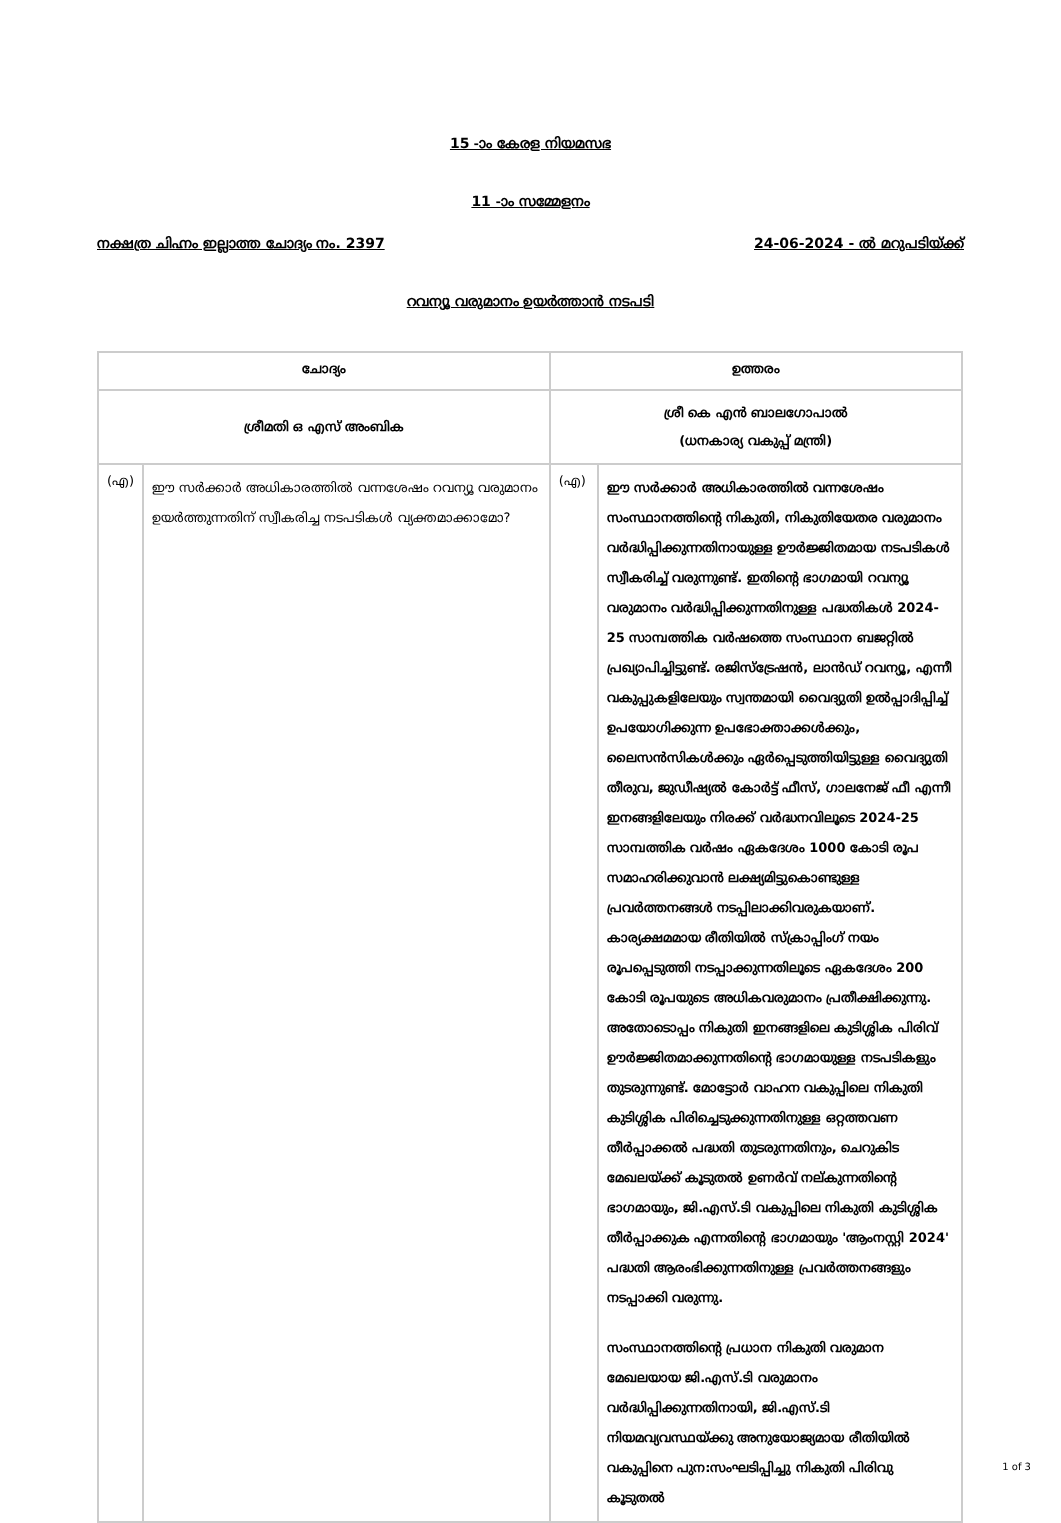15 -ാം കേരള നിയമസഭ
11 -ാം സമ്മേളനം
നക്ഷത്ര ചിഹ്നം ഇല്ലാത്ത ചോദ്യം നം. 2397 24-06-2024 - ൽ മറുപടിയ്ക്ക്
റവന്യൂ വരുമാനം ഉയർത്താൻ നടപടി
| ചോദ്യം | | ഉത്തരം | |
| --- | --- | --- | --- |
| ശ്രീമതി ഒ എസ് അംബിക | | ശ്രീ കെ എൻ ബാലഗോപാൽ (ധനകാര്യ വകുപ്പ് മന്ത്രി) | |
| (എ) | ഈ സർക്കാർ അധികാരത്തിൽ വന്നശേഷം റവന്യൂ വരുമാനം ഉയർത്തുന്നതിന് സ്വീകരിച്ച നടപടികൾ വ്യക്തമാക്കാമോ? | (എ) | ഈ സർക്കാർ അധികാരത്തിൽ വന്നശേഷം സംസ്ഥാനത്തിന്റെ നികുതി, നികുതിയേതര വരുമാനം വർദ്ധിപ്പിക്കുന്നതിനായുള്ള ഊർജ്ജിതമായ നടപടികൾ സ്വീകരിച്ച് വരുന്നുണ്ട്. ഇതിന്റെ ഭാഗമായി റവന്യൂ വരുമാനം വർദ്ധിപ്പിക്കുന്നതിനുള്ള പദ്ധതികൾ 2024-25 സാമ്പത്തിക വർഷത്തെ സംസ്ഥാന ബജറ്റിൽ പ്രഖ്യാപിച്ചിട്ടുണ്ട്. രജിസ്ട്രേഷൻ, ലാൻഡ് റവന്യൂ, എന്നീ വകുപ്പുകളിലേയും സ്വന്തമായി വൈദ്യുതി ഉൽപ്പാദിപ്പിച്ച് ഉപയോഗിക്കുന്ന ഉപഭോക്താക്കൾക്കും, ലൈസൻസികൾക്കും ഏർപ്പെടുത്തിയിട്ടുള്ള വൈദ്യുതി തീരുവ, ജുഡീഷ്യൽ കോർട്ട് ഫീസ്, ഗാലനേജ് ഫീ എന്നീ ഇനങ്ങളിലേയും നിരക്ക് വർദ്ധനവിലൂടെ 2024-25 സാമ്പത്തിക വർഷം ഏകദേശം 1000 കോടി രൂപ സമാഹരിക്കുവാൻ ലക്ഷ്യമിട്ടുകൊണ്ടുള്ള പ്രവർത്തനങ്ങൾ നടപ്പിലാക്കിവരുകയാണ്. കാര്യക്ഷമമായ രീതിയിൽ സ്ക്രാപ്പിംഗ് നയം രൂപപ്പെടുത്തി നടപ്പാക്കുന്നതിലൂടെ ഏകദേശം 200 കോടി രൂപയുടെ അധികവരുമാനം പ്രതീക്ഷിക്കുന്നു. അതോടൊപ്പം നികുതി ഇനങ്ങളിലെ കുടിശ്ശിക പിരിവ് ഊർജ്ജിതമാക്കുന്നതിന്റെ ഭാഗമായുള്ള നടപടികളും തുടരുന്നുണ്ട്. മോട്ടോർ വാഹന വകുപ്പിലെ നികുതി കുടിശ്ശിക പിരിച്ചെടുക്കുന്നതിനുള്ള ഒറ്റത്തവണ തീർപ്പാക്കൽ പദ്ധതി തുടരുന്നതിനും, ചെറുകിട മേഖലയ്ക്ക് കൂടുതൽ ഉണർവ് നല്കുന്നതിന്റെ ഭാഗമായും, ജി.എസ്.ടി വകുപ്പിലെ നികുതി കുടിശ്ശിക തീർപ്പാക്കുക എന്നതിന്റെ ഭാഗമായും 'ആംനസ്റ്റി 2024' പദ്ധതി ആരംഭിക്കുന്നതിനുള്ള പ്രവർത്തനങ്ങളും നടപ്പാക്കി വരുന്നു. സംസ്ഥാനത്തിന്റെ പ്രധാന നികുതി വരുമാന മേഖലയായ ജി.എസ്.ടി വരുമാനം വർദ്ധിപ്പിക്കുന്നതിനായി, ജി.എസ്.ടി നിയമവ്യവസ്ഥയ്ക്കു അനുയോജ്യമായ രീതിയിൽ വകുപ്പിനെ പുന:സംഘടിപ്പിച്ചു നികുതി പിരിവു കൂടുതൽ |
1 of 3